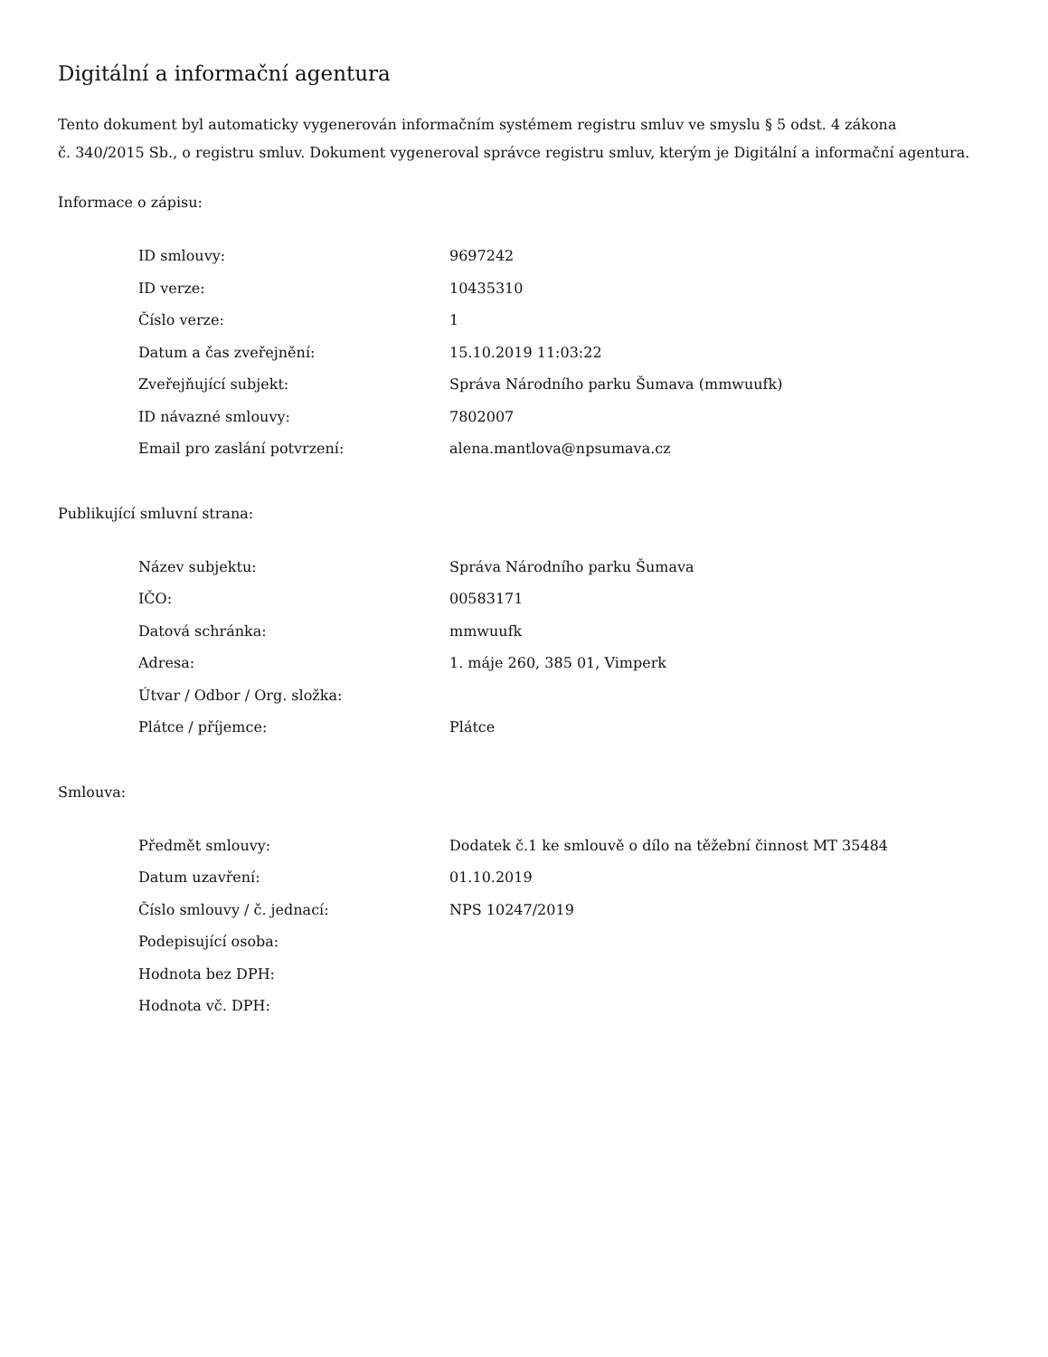Digitální a informační agentura
Tento dokument byl automaticky vygenerován informačním systémem registru smluv ve smyslu § 5 odst. 4 zákona
č. 340/2015 Sb., o registru smluv. Dokument vygeneroval správce registru smluv, kterým je Digitální a informační agentura.
Informace o zápisu:
| ID smlouvy: | 9697242 |
| ID verze: | 10435310 |
| Číslo verze: | 1 |
| Datum a čas zveřejnění: | 15.10.2019 11:03:22 |
| Zveřejňující subjekt: | Správa Národního parku Šumava (mmwuufk) |
| ID návazné smlouvy: | 7802007 |
| Email pro zaslání potvrzení: | alena.mantlova@npsumava.cz |
Publikující smluvní strana:
| Název subjektu: | Správa Národního parku Šumava |
| IČO: | 00583171 |
| Datová schránka: | mmwuufk |
| Adresa: | 1. máje 260, 385 01, Vimperk |
| Útvar / Odbor / Org. složka: | |
| Plátce / příjemce: | Plátce |
Smlouva:
| Předmět smlouvy: | Dodatek č.1 ke smlouvě o dílo na těžební činnost MT 35484 |
| Datum uzavření: | 01.10.2019 |
| Číslo smlouvy / č. jednací: | NPS 10247/2019 |
| Podepisující osoba: | |
| Hodnota bez DPH: | |
| Hodnota vč. DPH: | |